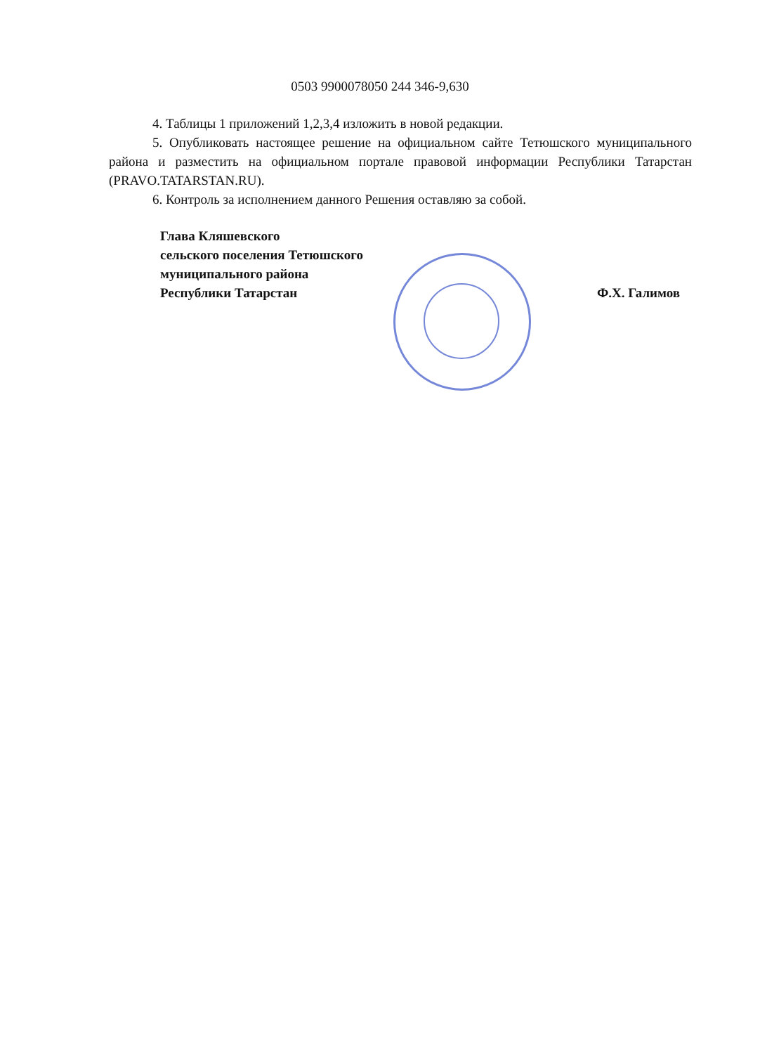0503 9900078050 244 346-9,630
4. Таблицы 1 приложений 1,2,3,4 изложить в новой редакции.
5. Опубликовать настоящее решение на официальном сайте Тетюшского муниципального района и разместить на официальном портале правовой информации Республики Татарстан (PRAVO.TATARSTAN.RU).
6. Контроль за исполнением данного Решения оставляю за собой.
Глава Кляшевского
сельского поселения Тетюшского
муниципального района
Республики Татарстан Ф.Х. Галимов